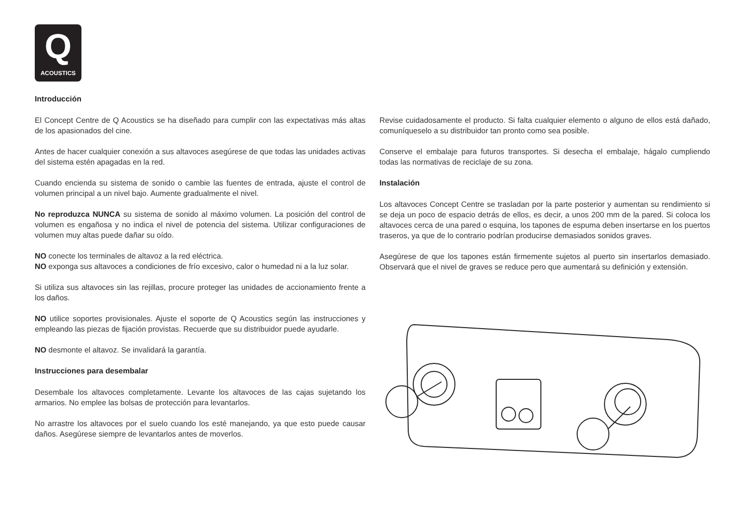Q
ACOUSTICS
Introducción
El Concept Centre de Q Acoustics se ha diseñado para cumplir con las expectativas más altas de los apasionados del cine.
Antes de hacer cualquier conexión a sus altavoces asegúrese de que todas las unidades activas del sistema estén apagadas en la red.
Cuando encienda su sistema de sonido o cambie las fuentes de entrada, ajuste el control de volumen principal a un nivel bajo. Aumente gradualmente el nivel.
No reproduzca NUNCA su sistema de sonido al máximo volumen. La posición del control de volumen es engañosa y no indica el nivel de potencia del sistema. Utilizar configuraciones de volumen muy altas puede dañar su oído.
NO conecte los terminales de altavoz a la red eléctrica.
NO exponga sus altavoces a condiciones de frío excesivo, calor o humedad ni a la luz solar.
Si utiliza sus altavoces sin las rejillas, procure proteger las unidades de accionamiento frente a los daños.
NO utilice soportes provisionales. Ajuste el soporte de Q Acoustics según las instrucciones y empleando las piezas de fijación provistas. Recuerde que su distribuidor puede ayudarle.
NO desmonte el altavoz. Se invalidará la garantía.
Instrucciones para desembalar
Desembale los altavoces completamente. Levante los altavoces de las cajas sujetando los armarios. No emplee las bolsas de protección para levantarlos.
No arrastre los altavoces por el suelo cuando los esté manejando, ya que esto puede causar daños. Asegúrese siempre de levantarlos antes de moverlos.
Revise cuidadosamente el producto. Si falta cualquier elemento o alguno de ellos está dañado, comuníqueselo a su distribuidor tan pronto como sea posible.
Conserve el embalaje para futuros transportes. Si desecha el embalaje, hágalo cumpliendo todas las normativas de reciclaje de su zona.
Instalación
Los altavoces Concept Centre se trasladan por la parte posterior y aumentan su rendimiento si se deja un poco de espacio detrás de ellos, es decir, a unos 200 mm de la pared. Si coloca los altavoces cerca de una pared o esquina, los tapones de espuma deben insertarse en los puertos traseros, ya que de lo contrario podrían producirse demasiados sonidos graves.
Asegúrese de que los tapones están firmemente sujetos al puerto sin insertarlos demasiado. Observará que el nivel de graves se reduce pero que aumentará su definición y extensión.